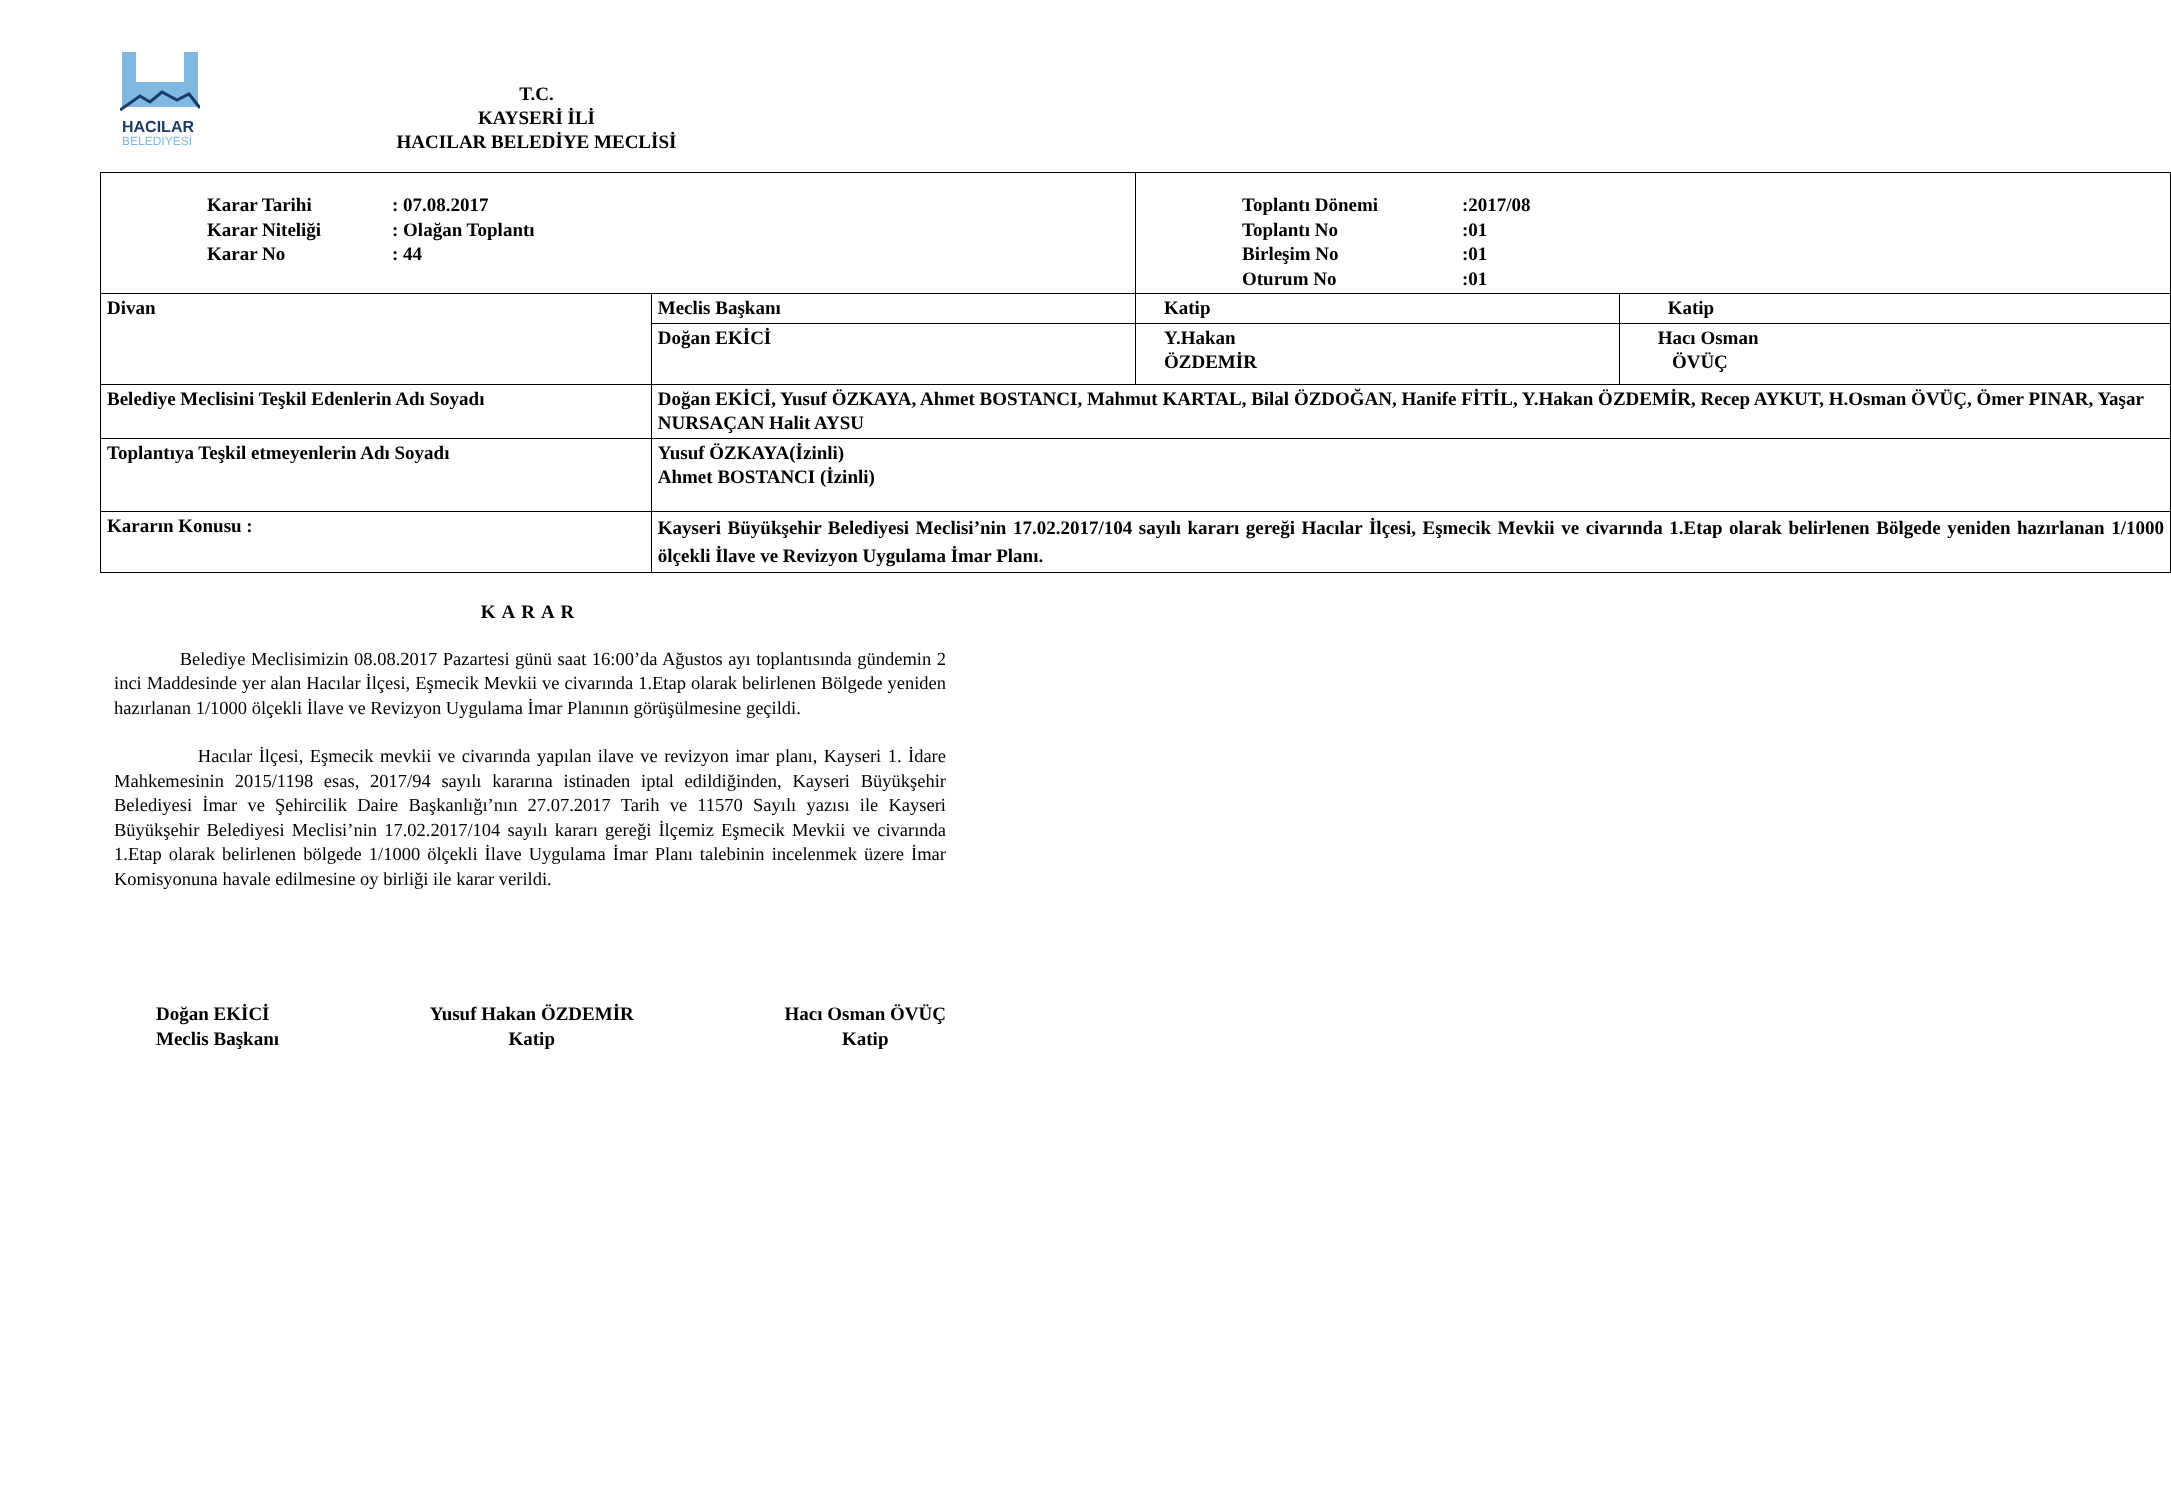HACILAR
BELEDİYESİ
T.C.
KAYSERİ İLİ
HACILAR BELEDİYE MECLİSİ
| / Karar Tarihi / : 07.08.2017 / / Karar Niteliği / : Olağan Toplantı / / Karar No / : 44 / | | / Toplantı Dönemi / :2017/08 / / Toplantı No / :01 / / Birleşim No / :01 / / Oturum No / :01 / | |
| Divan | Meclis Başkanı | Katip | Katip |
| | Doğan EKİCİ | Y.Hakan ÖZDEMİR | Hacı Osman ÖVÜÇ |
| Belediye Meclisini Teşkil Edenlerin Adı Soyadı | Doğan EKİCİ, Yusuf ÖZKAYA, Ahmet BOSTANCI, Mahmut KARTAL, Bilal ÖZDOĞAN, Hanife FİTİL, Y.Hakan ÖZDEMİR, Recep AYKUT, H.Osman ÖVÜÇ, Ömer PINAR, Yaşar NURSAÇAN Halit AYSU | | |
| Toplantıya Teşkil etmeyenlerin Adı Soyadı | Yusuf ÖZKAYA(İzinli) Ahmet BOSTANCI (İzinli) | | |
| Kararın Konusu : | Kayseri Büyükşehir Belediyesi Meclisi’nin 17.02.2017/104 sayılı kararı gereği Hacılar İlçesi, Eşmecik Mevkii ve civarında 1.Etap olarak belirlenen Bölgede yeniden hazırlanan 1/1000 ölçekli İlave ve Revizyon Uygulama İmar Planı. | | |
KARAR
Belediye Meclisimizin 08.08.2017 Pazartesi günü saat 16:00’da Ağustos ayı toplantısında gündemin 2 inci Maddesinde yer alan Hacılar İlçesi, Eşmecik Mevkii ve civarında 1.Etap olarak belirlenen Bölgede yeniden hazırlanan 1/1000 ölçekli İlave ve Revizyon Uygulama İmar Planının görüşülmesine geçildi.
Hacılar İlçesi, Eşmecik mevkii ve civarında yapılan ilave ve revizyon imar planı, Kayseri 1. İdare Mahkemesinin 2015/1198 esas, 2017/94 sayılı kararına istinaden iptal edildiğinden, Kayseri Büyükşehir Belediyesi İmar ve Şehircilik Daire Başkanlığı’nın 27.07.2017 Tarih ve 11570 Sayılı yazısı ile Kayseri Büyükşehir Belediyesi Meclisi’nin 17.02.2017/104 sayılı kararı gereği İlçemiz Eşmecik Mevkii ve civarında 1.Etap olarak belirlenen bölgede 1/1000 ölçekli İlave Uygulama İmar Planı talebinin incelenmek üzere İmar Komisyonuna havale edilmesine oy birliği ile karar verildi.
Doğan EKİCİ
Meclis Başkanı
Yusuf Hakan ÖZDEMİR
Katip
Hacı Osman ÖVÜÇ
Katip